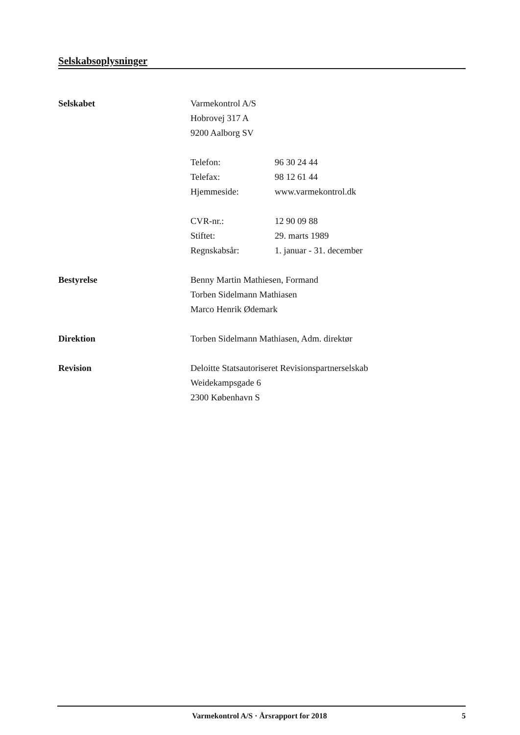Selskabsoplysninger
Selskabet Varmekontrol A/S
Hobrovej 317 A
9200 Aalborg SV
Telefon: 96 30 24 44
Telefax: 98 12 61 44
Hjemmeside: www.varmekontrol.dk
CVR-nr.: 12 90 09 88
Stiftet: 29. marts 1989
Regnskabsår: 1. januar - 31. december
Bestyrelse Benny Martin Mathiesen, Formand
Torben Sidelmann Mathiasen
Marco Henrik Ødemark
Direktion Torben Sidelmann Mathiasen, Adm. direktør
Revision Deloitte Statsautoriseret Revisionspartnerselskab
Weidekampsgade 6
2300 København S
Varmekontrol A/S · Årsrapport for 2018
5